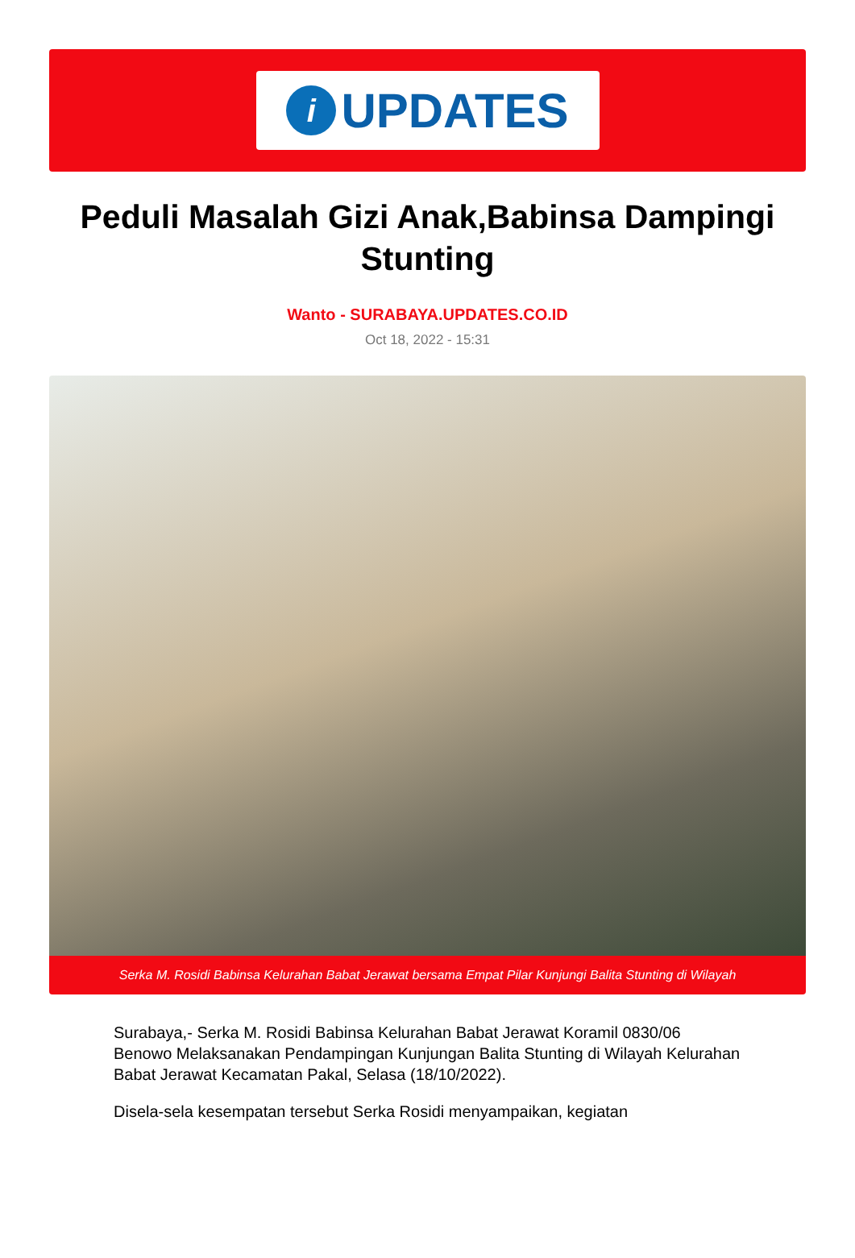i
UPDATES
Peduli Masalah Gizi Anak,Babinsa Dampingi Stunting
Wanto - SURABAYA.UPDATES.CO.ID
Oct 18, 2022 - 15:31
Serka M. Rosidi Babinsa Kelurahan Babat Jerawat bersama Empat Pilar Kunjungi Balita Stunting di Wilayah
Surabaya,- Serka M. Rosidi Babinsa Kelurahan Babat Jerawat Koramil 0830/06 Benowo Melaksanakan Pendampingan Kunjungan Balita Stunting di Wilayah Kelurahan Babat Jerawat Kecamatan Pakal, Selasa (18/10/2022).
Disela-sela kesempatan tersebut Serka Rosidi menyampaikan, kegiatan